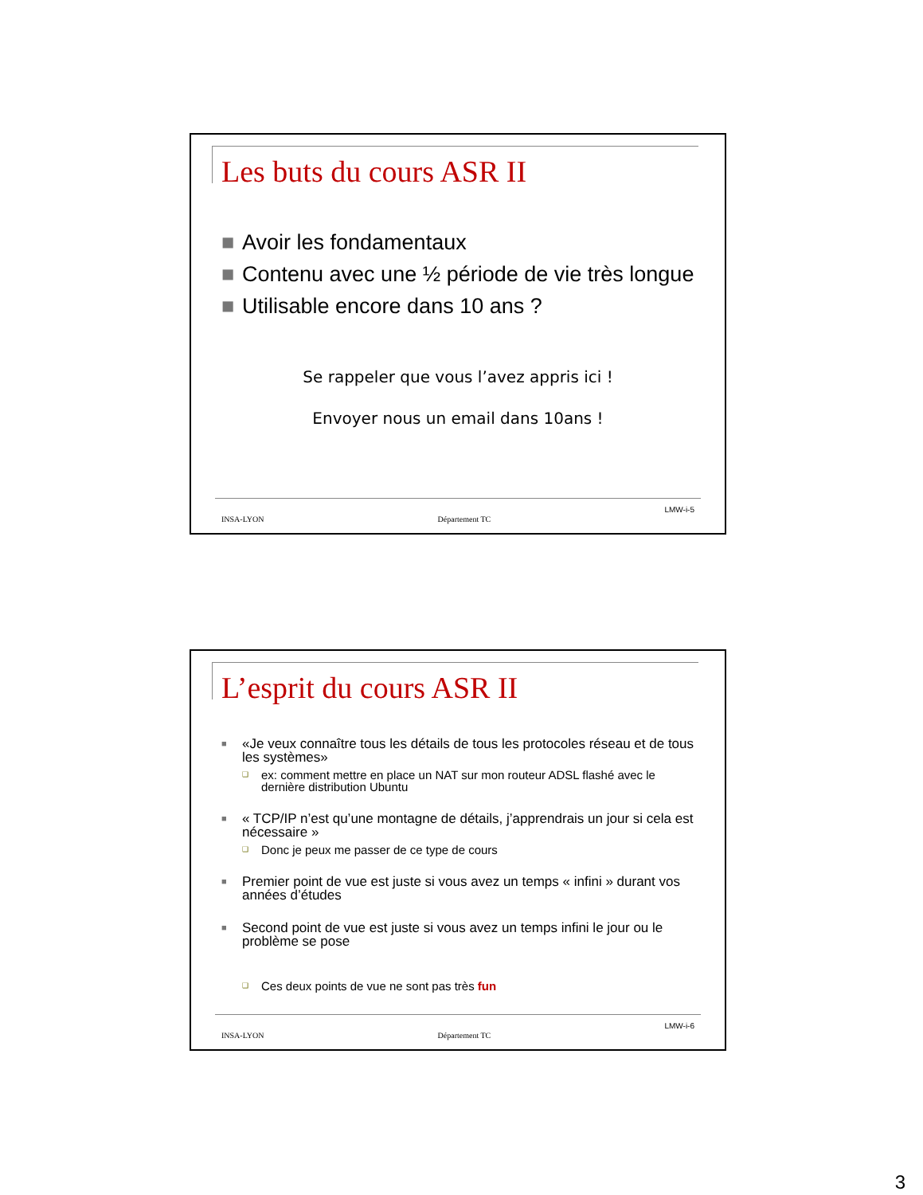Les buts du cours ASR II
■ Avoir les fondamentaux
■ Contenu avec une ½ période de vie très longue
■ Utilisable encore dans 10 ans ?
Se rappeler que vous l’avez appris ici !
Envoyer nous un email dans 10ans !
INSA-LYON Département TC LMW-i-5
L’esprit du cours ASR II
■ «Je veux connaître tous les détails de tous les protocoles réseau et de tous les systèmes»
❑ ex: comment mettre en place un NAT sur mon routeur ADSL flashé avec le dernière distribution Ubuntu
■ « TCP/IP n’est qu’une montagne de détails, j’apprendrais un jour si cela est nécessaire »
❑ Donc je peux me passer de ce type de cours
■ Premier point de vue est juste si vous avez un temps « infini » durant vos années d’études
■ Second point de vue est juste si vous avez un temps infini le jour ou le problème se pose
❑ Ces deux points de vue ne sont pas très fun
INSA-LYON Département TC LMW-i-6
3